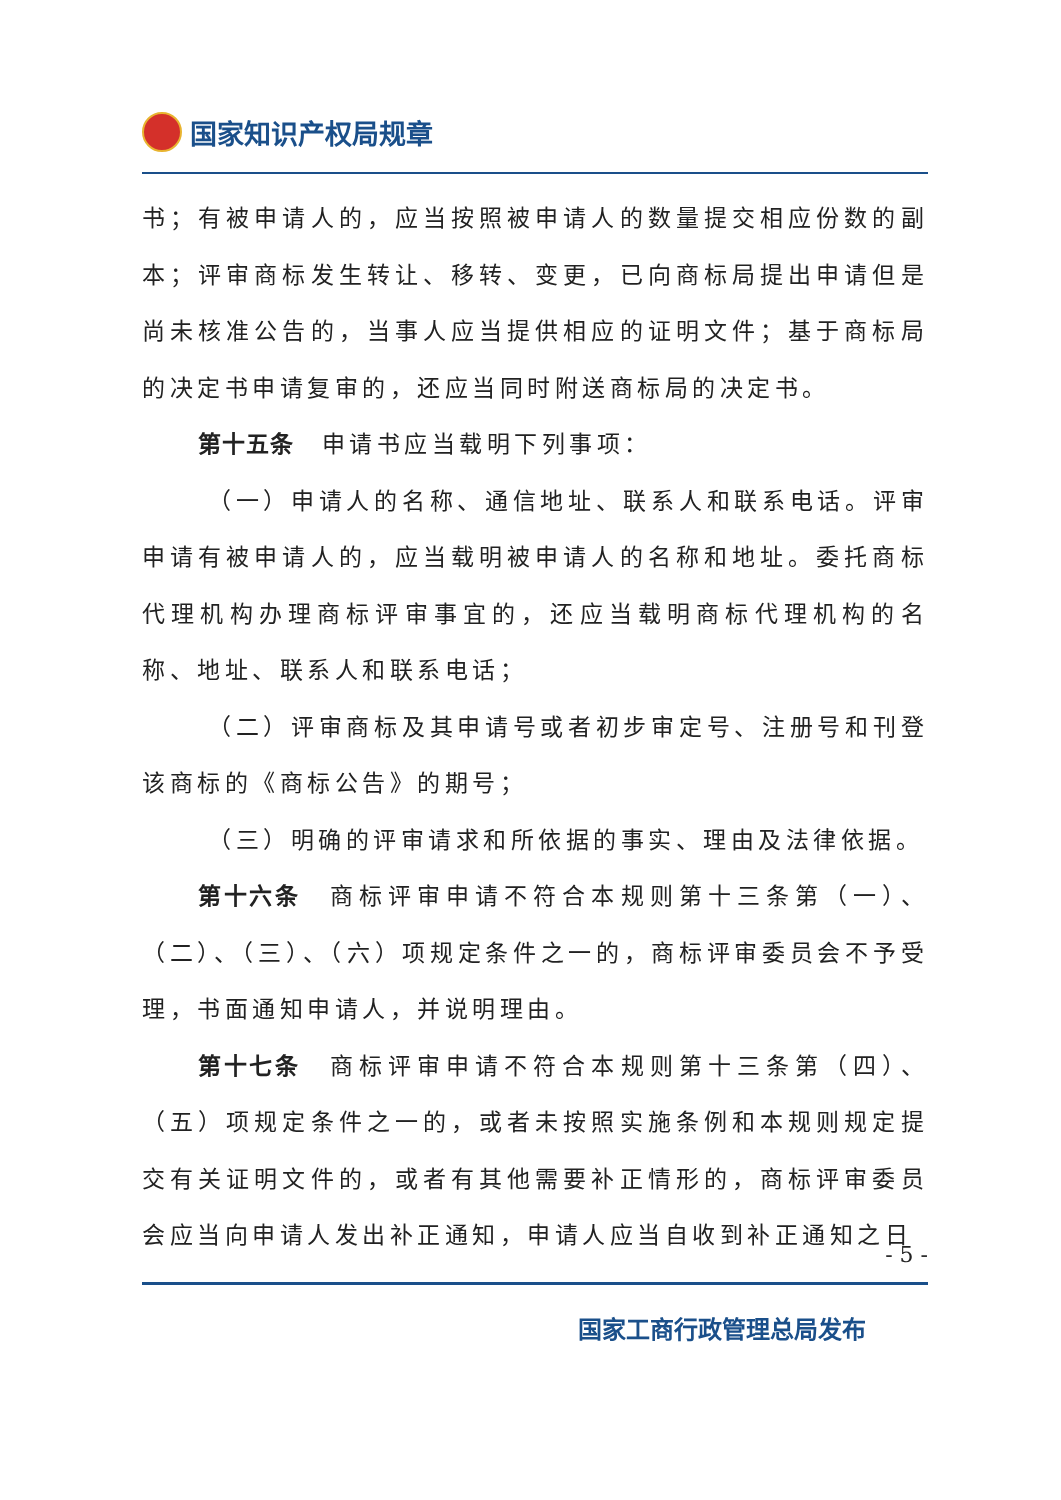国家知识产权局规章
书；有被申请人的，应当按照被申请人的数量提交相应份数的副本；评审商标发生转让、移转、变更，已向商标局提出申请但是尚未核准公告的，当事人应当提供相应的证明文件；基于商标局的决定书申请复审的，还应当同时附送商标局的决定书。
第十五条　申请书应当载明下列事项：
（一）申请人的名称、通信地址、联系人和联系电话。评审申请有被申请人的，应当载明被申请人的名称和地址。委托商标代理机构办理商标评审事宜的，还应当载明商标代理机构的名称、地址、联系人和联系电话；
（二）评审商标及其申请号或者初步审定号、注册号和刊登该商标的《商标公告》的期号；
（三）明确的评审请求和所依据的事实、理由及法律依据。
第十六条　商标评审申请不符合本规则第十三条第（一）、（二）、（三）、（六）项规定条件之一的，商标评审委员会不予受理，书面通知申请人，并说明理由。
第十七条　商标评审申请不符合本规则第十三条第（四）、（五）项规定条件之一的，或者未按照实施条例和本规则规定提交有关证明文件的，或者有其他需要补正情形的，商标评审委员会应当向申请人发出补正通知，申请人应当自收到补正通知之日
- 5 -
国家工商行政管理总局发布